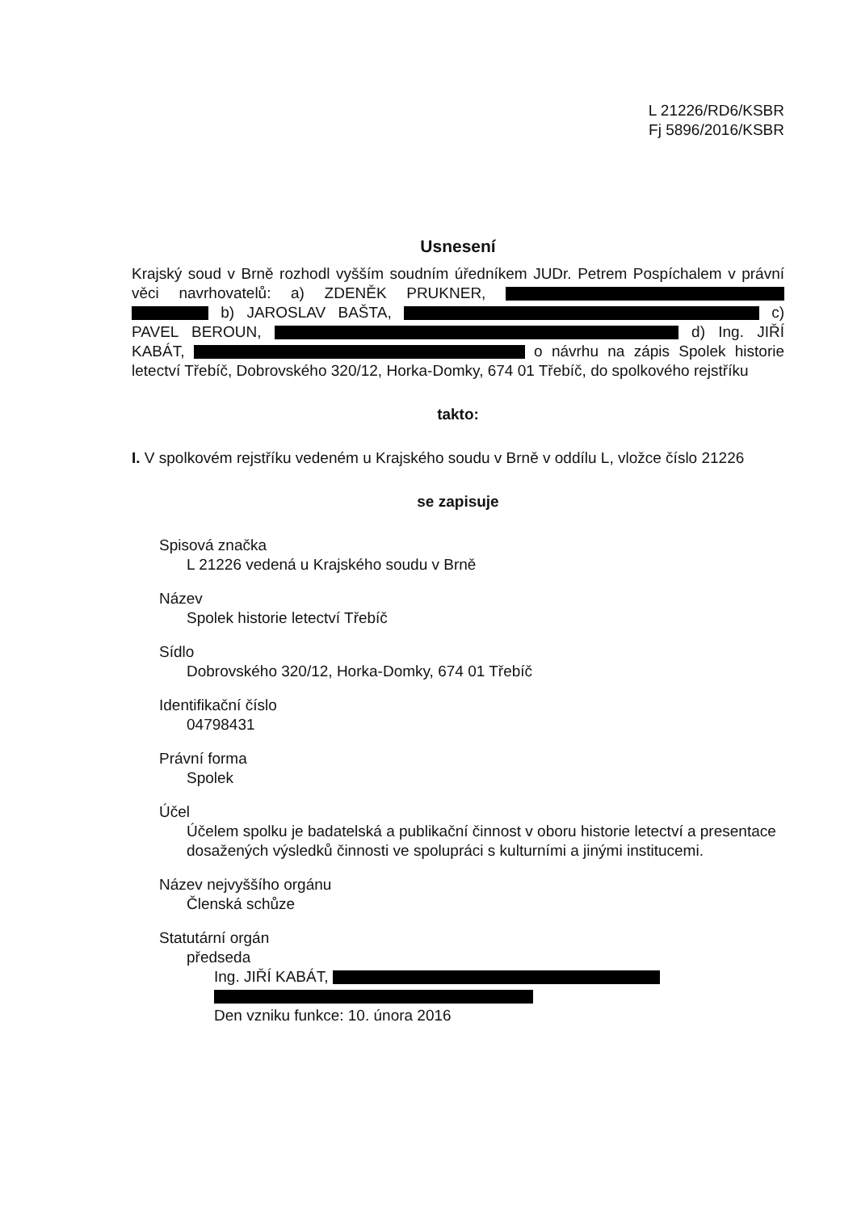L 21226/RD6/KSBR
Fj 5896/2016/KSBR
Usnesení
Krajský soud v Brně rozhodl vyšším soudním úředníkem JUDr. Petrem Pospíchalem v právní věci navrhovatelů: a) ZDENĚK PRUKNER, b) JAROSLAV BAŠTA, c) PAVEL BEROUN, d) Ing. JIŘÍ KABÁT, o návrhu na zápis Spolek historie letectví Třebíč, Dobrovského 320/12, Horka-Domky, 674 01 Třebíč, do spolkového rejstříku
takto:
I. V spolkovém rejstříku vedeném u Krajského soudu v Brně v oddílu L, vložce číslo 21226
se zapisuje
Spisová značka
L 21226 vedená u Krajského soudu v Brně
Název
Spolek historie letectví Třebíč
Sídlo
Dobrovského 320/12, Horka-Domky, 674 01 Třebíč
Identifikační číslo
04798431
Právní forma
Spolek
Účel
Účelem spolku je badatelská a publikační činnost v oboru historie letectví a presentace dosažených výsledků činnosti ve spolupráci s kulturními a jinými institucemi.
Název nejvyššího orgánu
Členská schůze
Statutární orgán
předseda
Ing. JIŘÍ KABÁT,
Den vzniku funkce: 10. února 2016